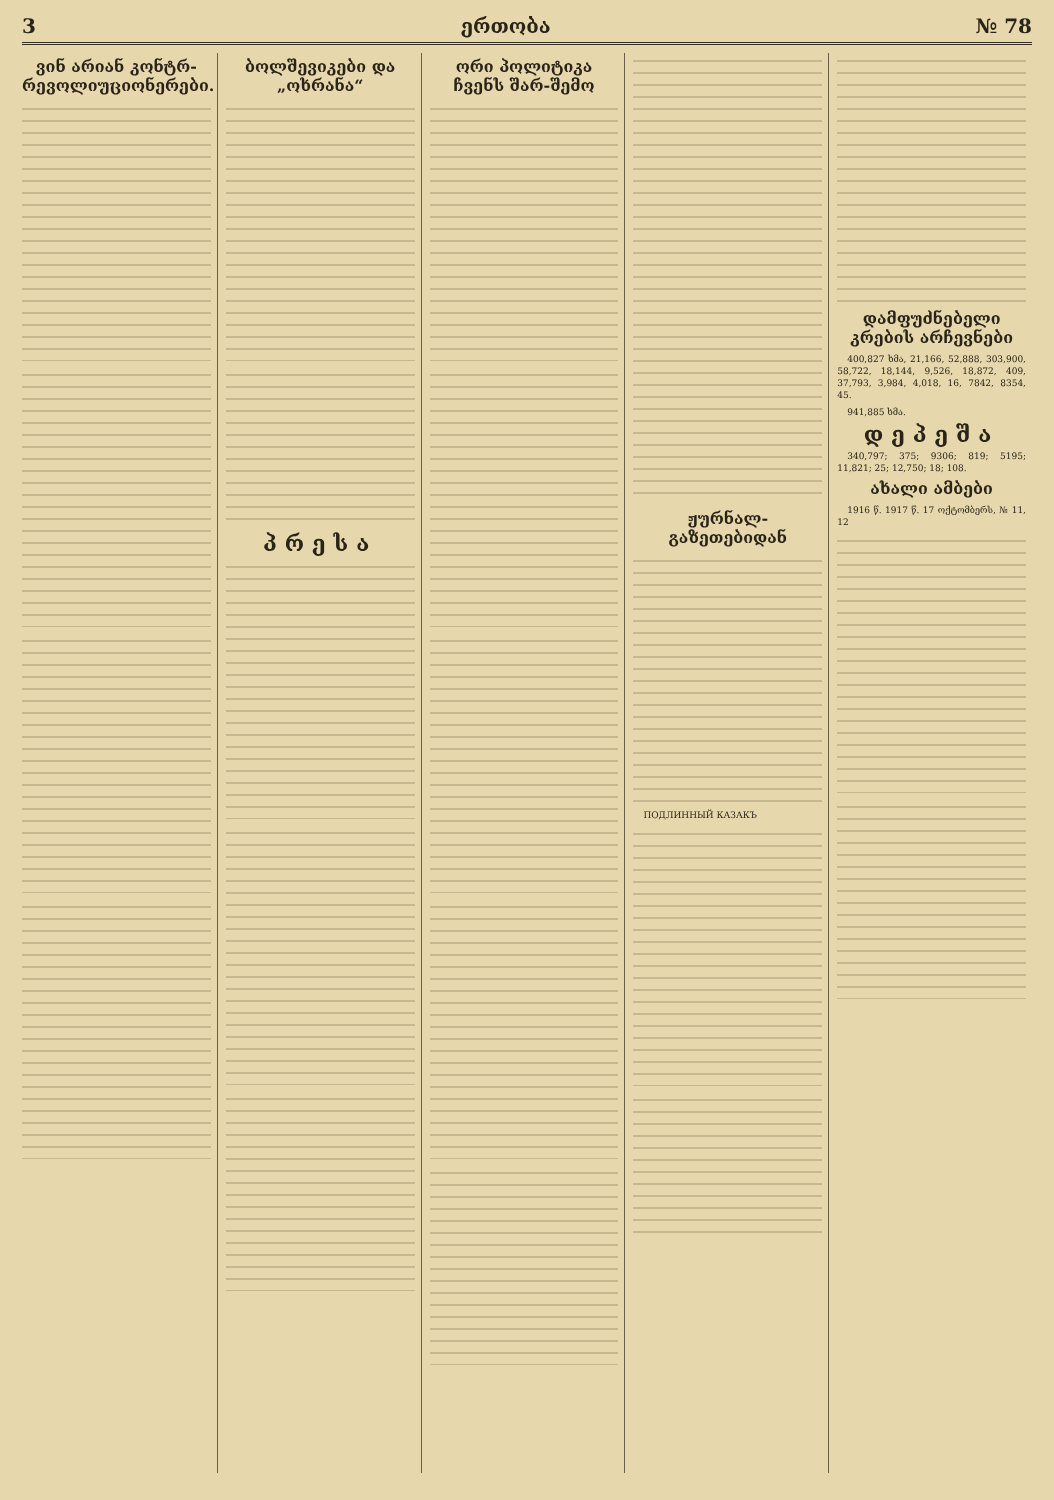3 ერთობა № 78
ვინ არიან კონტრ-რევოლიუციონერები.
ბოლშევიკები და „ოხრანა“
პრესა
ორი პოლიტიკა ჩვენს შარ-შემო ჟურნალ-გაზეთებიდან
ПОДЛИННЫЙ КАЗАКЪ
დამფუძნებელი კრების არჩევნები
400,827 ხმა, 21,166, 52,888, 303,900, 58,722, 18,144, 9,526, 18,872, 409, 37,793, 3,984, 4,018, 16, 7842, 8354, 45.
941,885 ხმა.
დეპეშა
340,797; 375; 9306; 819; 5195; 11,821; 25; 12,750; 18; 108.
ახალი ამბები
1916 წ. 1917 წ. 17 ოქტომბერს, № 11, 12